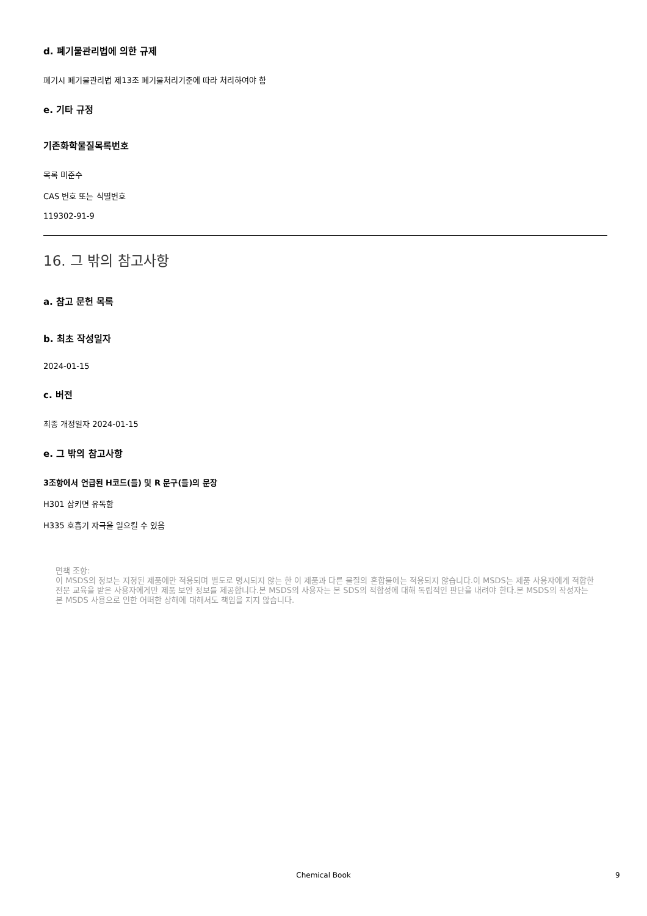d. 폐기물관리법에 의한 규제
폐기시 폐기물관리법 제13조 폐기물처리기준에 따라 처리하여야 함
e. 기타 규정
기존화학물질목록번호
목록 미준수
CAS 번호 또는 식별번호
119302-91-9
16. 그 밖의 참고사항
a. 참고 문헌 목록
b. 최초 작성일자
2024-01-15
c. 버전
최종 개정일자 2024-01-15
e. 그 밖의 참고사항
3조항에서 언급된 H코드(들) 및 R 문구(들)의 문장
H301 삼키면 유독함
H335 호흡기 자극을 일으킬 수 있음
면책 조항:
이 MSDS의 정보는 지정된 제품에만 적용되며 별도로 명시되지 않는 한 이 제품과 다른 물질의 혼합물에는 적용되지 않습니다.이 MSDS는 제품 사용자에게 적합한 전문 교육을 받은 사용자에게만 제품 보안 정보를 제공합니다.본 MSDS의 사용자는 본 SDS의 적합성에 대해 독립적인 판단을 내려야 한다.본 MSDS의 작성자는 본 MSDS 사용으로 인한 어떠한 상해에 대해서도 책임을 지지 않습니다.
Chemical Book 9